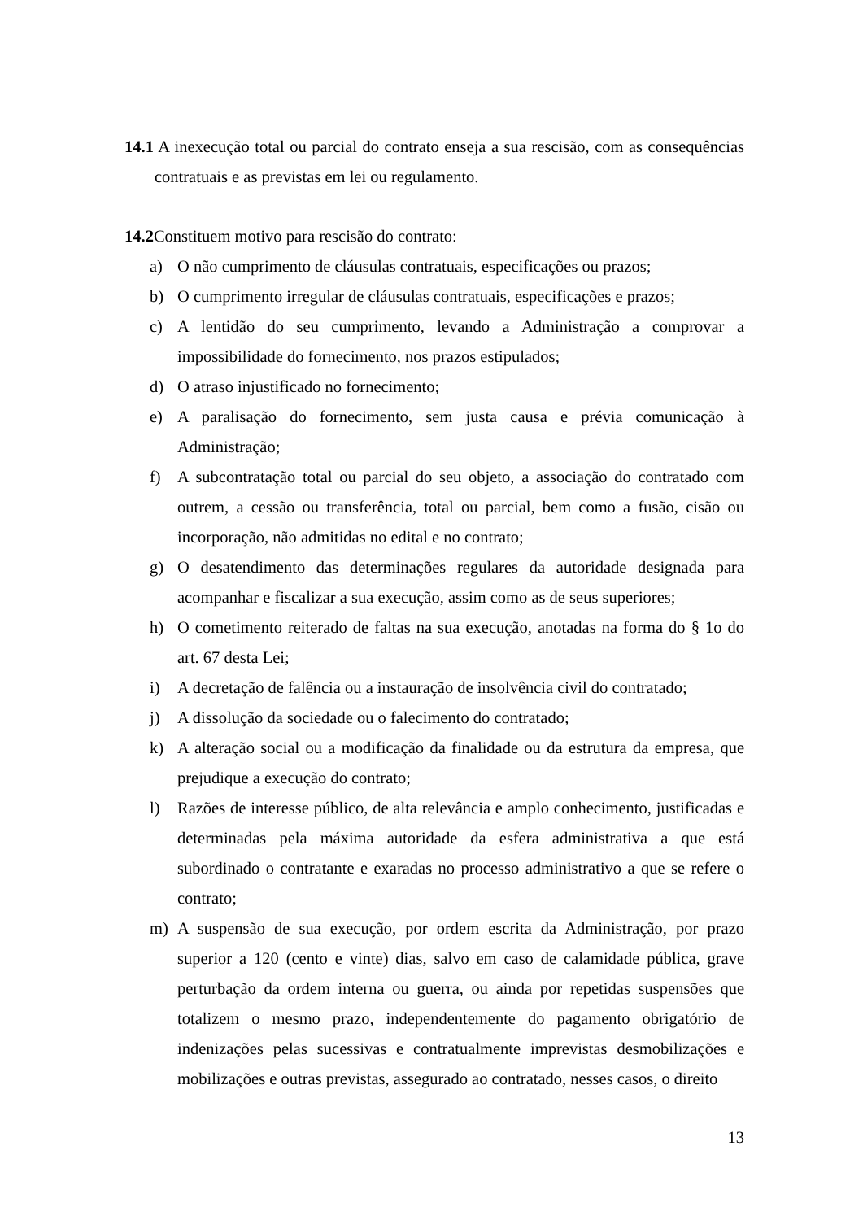14.1 A inexecução total ou parcial do contrato enseja a sua rescisão, com as consequências contratuais e as previstas em lei ou regulamento.
14.2 Constituem motivo para rescisão do contrato:
a) O não cumprimento de cláusulas contratuais, especificações ou prazos;
b) O cumprimento irregular de cláusulas contratuais, especificações e prazos;
c) A lentidão do seu cumprimento, levando a Administração a comprovar a impossibilidade do fornecimento, nos prazos estipulados;
d) O atraso injustificado no fornecimento;
e) A paralisação do fornecimento, sem justa causa e prévia comunicação à Administração;
f) A subcontratação total ou parcial do seu objeto, a associação do contratado com outrem, a cessão ou transferência, total ou parcial, bem como a fusão, cisão ou incorporação, não admitidas no edital e no contrato;
g) O desatendimento das determinações regulares da autoridade designada para acompanhar e fiscalizar a sua execução, assim como as de seus superiores;
h) O cometimento reiterado de faltas na sua execução, anotadas na forma do § 1o do art. 67 desta Lei;
i) A decretação de falência ou a instauração de insolvência civil do contratado;
j) A dissolução da sociedade ou o falecimento do contratado;
k) A alteração social ou a modificação da finalidade ou da estrutura da empresa, que prejudique a execução do contrato;
l) Razões de interesse público, de alta relevância e amplo conhecimento, justificadas e determinadas pela máxima autoridade da esfera administrativa a que está subordinado o contratante e exaradas no processo administrativo a que se refere o contrato;
m) A suspensão de sua execução, por ordem escrita da Administração, por prazo superior a 120 (cento e vinte) dias, salvo em caso de calamidade pública, grave perturbação da ordem interna ou guerra, ou ainda por repetidas suspensões que totalizem o mesmo prazo, independentemente do pagamento obrigatório de indenizações pelas sucessivas e contratualmente imprevistas desmobilizações e mobilizações e outras previstas, assegurado ao contratado, nesses casos, o direito
13